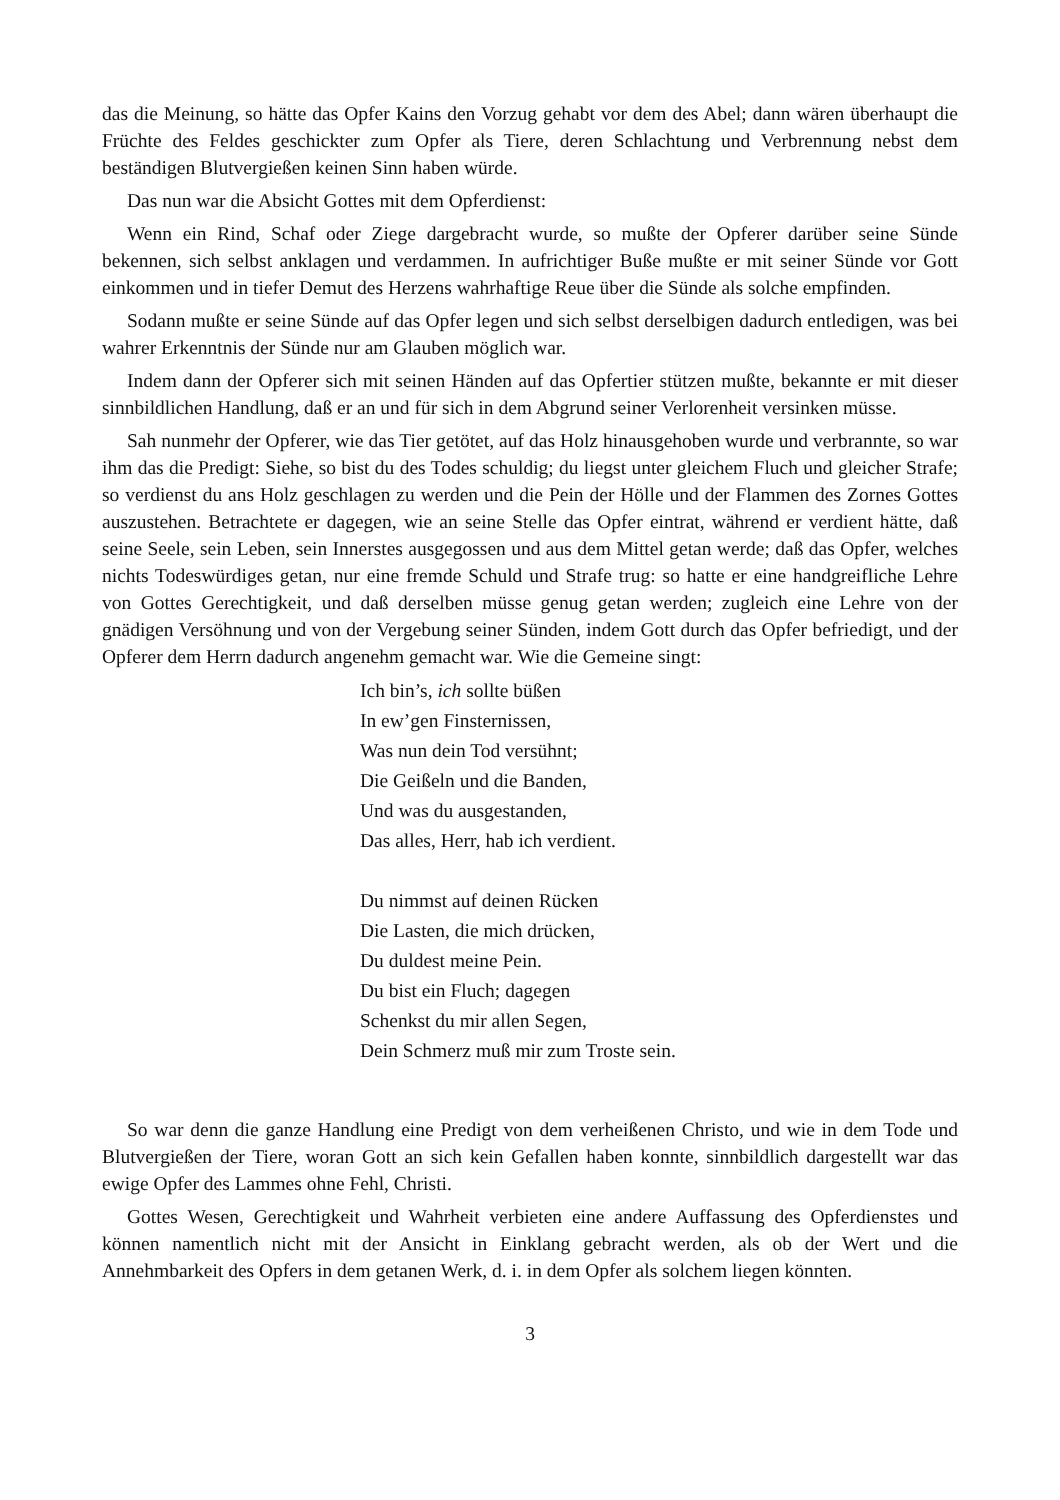das die Meinung, so hätte das Opfer Kains den Vorzug gehabt vor dem des Abel; dann wären überhaupt die Früchte des Feldes geschickter zum Opfer als Tiere, deren Schlachtung und Verbrennung nebst dem beständigen Blutvergießen keinen Sinn haben würde.
Das nun war die Absicht Gottes mit dem Opferdienst:
Wenn ein Rind, Schaf oder Ziege dargebracht wurde, so mußte der Opferer darüber seine Sünde bekennen, sich selbst anklagen und verdammen. In aufrichtiger Buße mußte er mit seiner Sünde vor Gott einkommen und in tiefer Demut des Herzens wahrhaftige Reue über die Sünde als solche empfinden.
Sodann mußte er seine Sünde auf das Opfer legen und sich selbst derselbigen dadurch entledigen, was bei wahrer Erkenntnis der Sünde nur am Glauben möglich war.
Indem dann der Opferer sich mit seinen Händen auf das Opfertier stützen mußte, bekannte er mit dieser sinnbildlichen Handlung, daß er an und für sich in dem Abgrund seiner Verlorenheit versinken müsse.
Sah nunmehr der Opferer, wie das Tier getötet, auf das Holz hinausgehoben wurde und verbrannte, so war ihm das die Predigt: Siehe, so bist du des Todes schuldig; du liegst unter gleichem Fluch und gleicher Strafe; so verdienst du ans Holz geschlagen zu werden und die Pein der Hölle und der Flammen des Zornes Gottes auszustehen. Betrachtete er dagegen, wie an seine Stelle das Opfer eintrat, während er verdient hätte, daß seine Seele, sein Leben, sein Innerstes ausgegossen und aus dem Mittel getan werde; daß das Opfer, welches nichts Todeswürdiges getan, nur eine fremde Schuld und Strafe trug: so hatte er eine handgreifliche Lehre von Gottes Gerechtigkeit, und daß derselben müsse genug getan werden; zugleich eine Lehre von der gnädigen Versöhnung und von der Vergebung seiner Sünden, indem Gott durch das Opfer befriedigt, und der Opferer dem Herrn dadurch angenehm gemacht war. Wie die Gemeine singt:
Ich bin’s, ich sollte büßen
In ew’gen Finsternissen,
Was nun dein Tod versühnt;
Die Geißeln und die Banden,
Und was du ausgestanden,
Das alles, Herr, hab ich verdient.
Du nimmst auf deinen Rücken
Die Lasten, die mich drücken,
Du duldest meine Pein.
Du bist ein Fluch; dagegen
Schenkst du mir allen Segen,
Dein Schmerz muß mir zum Troste sein.
So war denn die ganze Handlung eine Predigt von dem verheißenen Christo, und wie in dem Tode und Blutvergießen der Tiere, woran Gott an sich kein Gefallen haben konnte, sinnbildlich dargestellt war das ewige Opfer des Lammes ohne Fehl, Christi.
Gottes Wesen, Gerechtigkeit und Wahrheit verbieten eine andere Auffassung des Opferdienstes und können namentlich nicht mit der Ansicht in Einklang gebracht werden, als ob der Wert und die Annehmbarkeit des Opfers in dem getanen Werk, d. i. in dem Opfer als solchem liegen könnten.
3